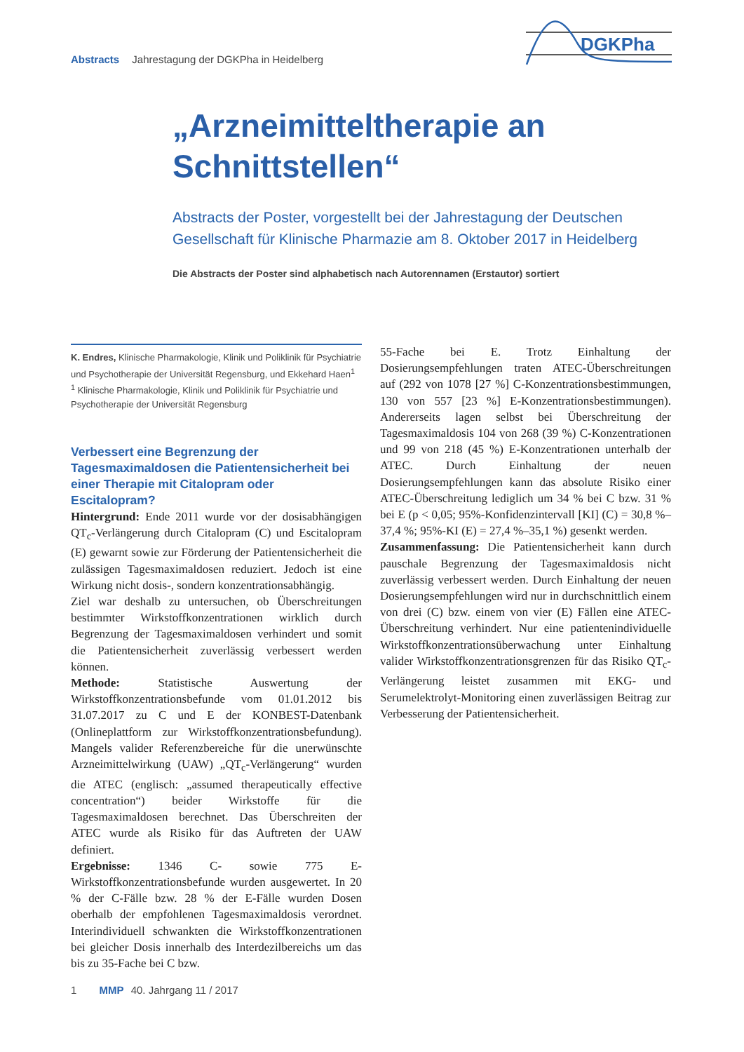Abstracts Jahrestagung der DGKPha in Heidelberg
DGKPha
„Arzneimitteltherapie an Schnittstellen“
Abstracts der Poster, vorgestellt bei der Jahrestagung der Deutschen Gesellschaft für Klinische Pharmazie am 8. Oktober 2017 in Heidelberg
Die Abstracts der Poster sind alphabetisch nach Autorennamen (Erstautor) sortiert
K. Endres, Klinische Pharmakologie, Klinik und Poliklinik für Psychiatrie und Psychotherapie der Universität Regensburg, und Ekkehard Haen<sup>1</sup>
<sup>1</sup> Klinische Pharmakologie, Klinik und Poliklinik für Psychiatrie und Psychotherapie der Universität Regensburg
Verbessert eine Begrenzung der Tagesmaximaldosen die Patientensicherheit bei einer Therapie mit Citalopram oder Escitalopram?
Hintergrund: Ende 2011 wurde vor der dosisabhängigen QT<sub>c</sub>-Verlängerung durch Citalopram (C) und Escitalopram (E) gewarnt sowie zur Förderung der Patientensicherheit die zulässigen Tagesmaximaldosen reduziert. Jedoch ist eine Wirkung nicht dosis-, sondern konzentrationsabhängig.
Ziel war deshalb zu untersuchen, ob Überschreitungen bestimmter Wirkstoffkonzentrationen wirklich durch Begrenzung der Tagesmaximaldosen verhindert und somit die Patientensicherheit zuverlässig verbessert werden können.
Methode: Statistische Auswertung der Wirkstoffkonzentrationsbefunde vom 01.01.2012 bis 31.07.2017 zu C und E der KONBEST-Datenbank (Onlineplattform zur Wirkstoffkonzentrationsbefundung). Mangels valider Referenzbereiche für die unerwünschte Arzneimittelwirkung (UAW) „QT<sub>c</sub>-Verlängerung“ wurden die ATEC (englisch: „assumed therapeutically effective concentration“) beider Wirkstoffe für die Tagesmaximaldosen berechnet. Das Überschreiten der ATEC wurde als Risiko für das Auftreten der UAW definiert.
Ergebnisse: 1346 C- sowie 775 E-Wirkstoffkonzentrationsbefunde wurden ausgewertet. In 20 % der C-Fälle bzw. 28 % der E-Fälle wurden Dosen oberhalb der empfohlenen Tagesmaximaldosis verordnet. Interindividuell schwankten die Wirkstoffkonzentrationen bei gleicher Dosis innerhalb des Interdezilbereichs um das bis zu 35-Fache bei C bzw.
55-Fache bei E. Trotz Einhaltung der Dosierungsempfehlungen traten ATEC-Überschreitungen auf (292 von 1078 [27 %] C-Konzentrationsbestimmungen, 130 von 557 [23 %] E-Konzentrationsbestimmungen). Andererseits lagen selbst bei Überschreitung der Tagesmaximaldosis 104 von 268 (39 %) C-Konzentrationen und 99 von 218 (45 %) E-Konzentrationen unterhalb der ATEC. Durch Einhaltung der neuen Dosierungsempfehlungen kann das absolute Risiko einer ATEC-Überschreitung lediglich um 34 % bei C bzw. 31 % bei E (p < 0,05; 95%-Konfidenzintervall [KI] (C) = 30,8 %–37,4 %; 95%-KI (E) = 27,4 %–35,1 %) gesenkt werden.
Zusammenfassung: Die Patientensicherheit kann durch pauschale Begrenzung der Tagesmaximaldosis nicht zuverlässig verbessert werden. Durch Einhaltung der neuen Dosierungsempfehlungen wird nur in durchschnittlich einem von drei (C) bzw. einem von vier (E) Fällen eine ATEC-Überschreitung verhindert. Nur eine patientenindividuelle Wirkstoffkonzentrationsüberwachung unter Einhaltung valider Wirkstoffkonzentrationsgrenzen für das Risiko QT<sub>c</sub>-Verlängerung leistet zusammen mit EKG- und Serumelektrolyt-Monitoring einen zuverlässigen Beitrag zur Verbesserung der Patientensicherheit.
1 MMP 40. Jahrgang 11 / 2017